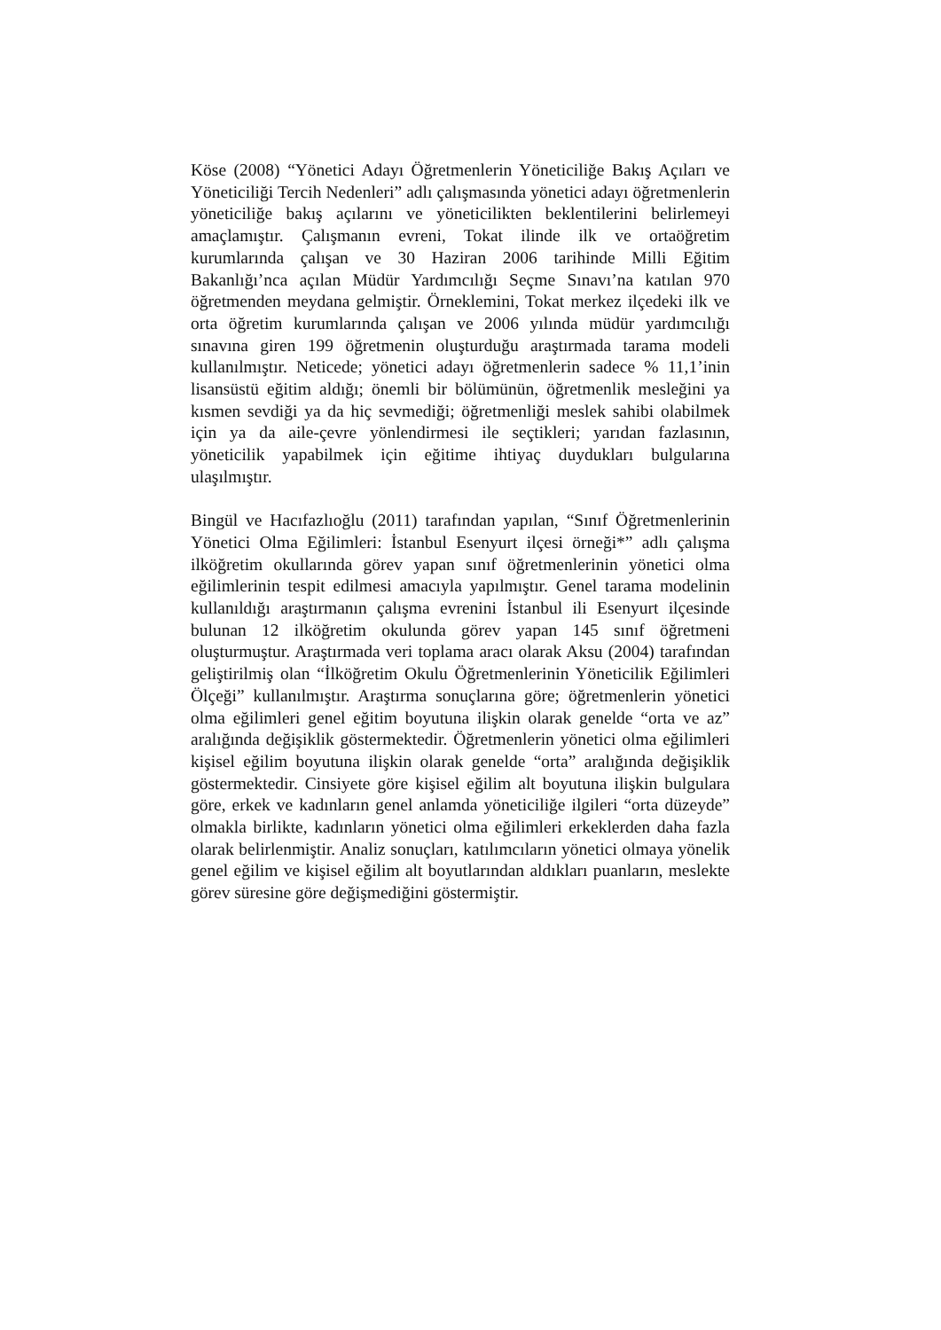Köse (2008) “Yönetici Adayı Öğretmenlerin Yöneticiliğe Bakış Açıları ve Yöneticiliği Tercih Nedenleri” adlı çalışmasında yönetici adayı öğretmenlerin yöneticiliğe bakış açılarını ve yöneticilikten beklentilerini belirlemeyi amaçlamıştır. Çalışmanın evreni, Tokat ilinde ilk ve ortaöğretim kurumlarında çalışan ve 30 Haziran 2006 tarihinde Milli Eğitim Bakanlığı’nca açılan Müdür Yardımcılığı Seçme Sınavı’na katılan 970 öğretmenden meydana gelmiştir. Örneklemini, Tokat merkez ilçedeki ilk ve orta öğretim kurumlarında çalışan ve 2006 yılında müdür yardımcılığı sınavına giren 199 öğretmenin oluşturduğu araştırmada tarama modeli kullanılmıştır. Neticede; yönetici adayı öğretmenlerin sadece % 11,1’inin lisansüstü eğitim aldığı; önemli bir bölümünün, öğretmenlik mesleğini ya kısmen sevdiği ya da hiç sevmediği; öğretmenliği meslek sahibi olabilmek için ya da aile-çevre yönlendirmesi ile seçtikleri; yarıdan fazlasının, yöneticilik yapabilmek için eğitime ihtiyaç duydukları bulgularına ulaşılmıştır.
Bingül ve Hacıfazlıoğlu (2011) tarafından yapılan, “Sınıf Öğretmenlerinin Yönetici Olma Eğilimleri: İstanbul Esenyurt ilçesi örneği*” adlı çalışma ilköğretim okullarında görev yapan sınıf öğretmenlerinin yönetici olma eğilimlerinin tespit edilmesi amacıyla yapılmıştır. Genel tarama modelinin kullanıldığı araştırmanın çalışma evrenini İstanbul ili Esenyurt ilçesinde bulunan 12 ilköğretim okulunda görev yapan 145 sınıf öğretmeni oluşturmuştur. Araştırmada veri toplama aracı olarak Aksu (2004) tarafından geliştirilmiş olan “İlköğretim Okulu Öğretmenlerinin Yöneticilik Eğilimleri Ölçeği” kullanılmıştır. Araştırma sonuçlarına göre; öğretmenlerin yönetici olma eğilimleri genel eğitim boyutuna ilişkin olarak genelde “orta ve az” aralığında değişiklik göstermektedir. Öğretmenlerin yönetici olma eğilimleri kişisel eğilim boyutuna ilişkin olarak genelde “orta” aralığında değişiklik göstermektedir. Cinsiyete göre kişisel eğilim alt boyutuna ilişkin bulgulara göre, erkek ve kadınların genel anlamda yöneticiliğe ilgileri “orta düzeyde” olmakla birlikte, kadınların yönetici olma eğilimleri erkeklerden daha fazla olarak belirlenmiştir. Analiz sonuçları, katılımcıların yönetici olmaya yönelik genel eğilim ve kişisel eğilim alt boyutlarından aldıkları puanların, meslekte görev süresine göre değişmediğini göstermiştir.